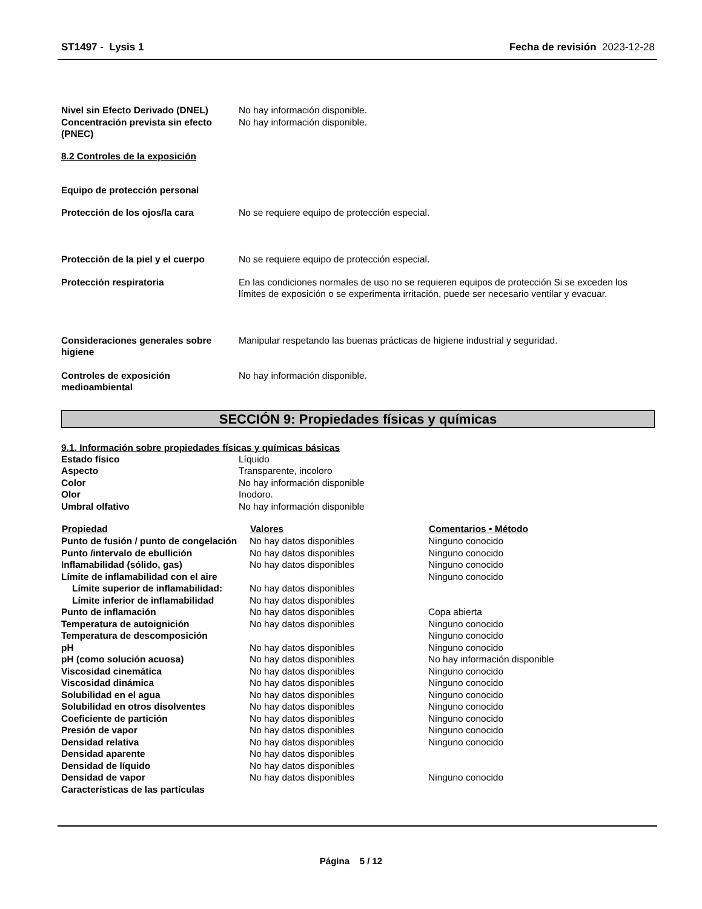ST1497 - Lysis 1 Fecha de revisión 2023-12-28
| Nivel sin Efecto Derivado (DNEL) | No hay información disponible. |
| Concentración prevista sin efecto (PNEC) | No hay información disponible. |
8.2 Controles de la exposición
Equipo de protección personal
| Protección de los ojos/la cara | No se requiere equipo de protección especial. |
| Protección de la piel y el cuerpo | No se requiere equipo de protección especial. |
| Protección respiratoria | En las condiciones normales de uso no se requieren equipos de protección Si se exceden los límites de exposición o se experimenta irritación, puede ser necesario ventilar y evacuar. |
| Consideraciones generales sobre higiene | Manipular respetando las buenas prácticas de higiene industrial y seguridad. |
| Controles de exposición medioambiental | No hay información disponible. |
SECCIÓN 9: Propiedades físicas y químicas
9.1. Información sobre propiedades físicas y químicas básicas
| Estado físico | Líquido |
| Aspecto | Transparente, incoloro |
| Color | No hay información disponible |
| Olor | Inodoro. |
| Umbral olfativo | No hay información disponible |
| Propiedad | Valores | Comentarios • Método |
| --- | --- | --- |
| Punto de fusión / punto de congelación | No hay datos disponibles | Ninguno conocido |
| Punto /intervalo de ebullición | No hay datos disponibles | Ninguno conocido |
| Inflamabilidad (sólido, gas) | No hay datos disponibles | Ninguno conocido |
| Límite de inflamabilidad con el aire | | Ninguno conocido |
| Límite superior de inflamabilidad: | No hay datos disponibles | |
| Límite inferior de inflamabilidad | No hay datos disponibles | |
| Punto de inflamación | No hay datos disponibles | Copa abierta |
| Temperatura de autoignición | No hay datos disponibles | Ninguno conocido |
| Temperatura de descomposición | | Ninguno conocido |
| pH | No hay datos disponibles | Ninguno conocido |
| pH (como solución acuosa) | No hay datos disponibles | No hay información disponible |
| Viscosidad cinemática | No hay datos disponibles | Ninguno conocido |
| Viscosidad dinámica | No hay datos disponibles | Ninguno conocido |
| Solubilidad en el agua | No hay datos disponibles | Ninguno conocido |
| Solubilidad en otros disolventes | No hay datos disponibles | Ninguno conocido |
| Coeficiente de partición | No hay datos disponibles | Ninguno conocido |
| Presión de vapor | No hay datos disponibles | Ninguno conocido |
| Densidad relativa | No hay datos disponibles | Ninguno conocido |
| Densidad aparente | No hay datos disponibles | |
| Densidad de líquido | No hay datos disponibles | |
| Densidad de vapor | No hay datos disponibles | Ninguno conocido |
| Características de las partículas | | |
Página 5 / 12